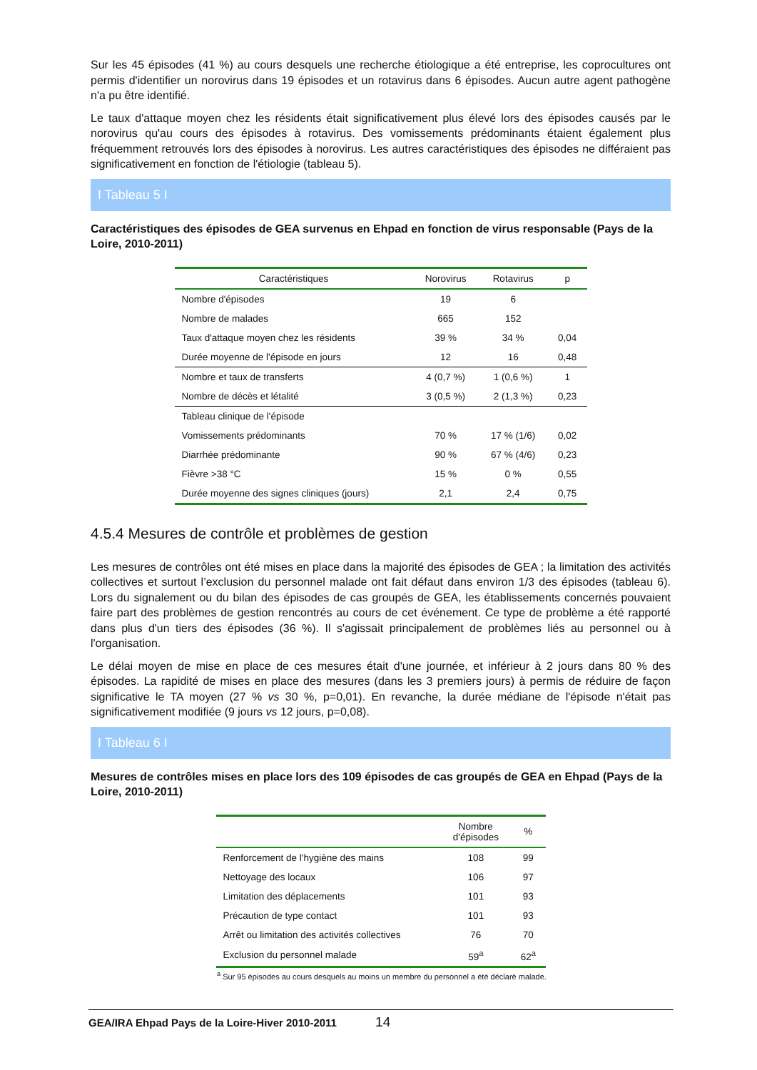Sur les 45 épisodes (41 %) au cours desquels une recherche étiologique a été entreprise, les coprocultures ont permis d'identifier un norovirus dans 19 épisodes et un rotavirus dans 6 épisodes. Aucun autre agent pathogène n'a pu être identifié.
Le taux d'attaque moyen chez les résidents était significativement plus élevé lors des épisodes causés par le norovirus qu'au cours des épisodes à rotavirus. Des vomissements prédominants étaient également plus fréquemment retrouvés lors des épisodes à norovirus. Les autres caractéristiques des épisodes ne différaient pas significativement en fonction de l'étiologie (tableau 5).
I Tableau 5 I
Caractéristiques des épisodes de GEA survenus en Ehpad en fonction de virus responsable (Pays de la Loire, 2010-2011)
| Caractéristiques | Norovirus | Rotavirus | p |
| --- | --- | --- | --- |
| Nombre d'épisodes | 19 | 6 | |
| Nombre de malades | 665 | 152 | |
| Taux d'attaque moyen chez les résidents | 39 % | 34 % | 0,04 |
| Durée moyenne de l'épisode en jours | 12 | 16 | 0,48 |
| Nombre et taux de transferts | 4 (0,7 %) | 1 (0,6 %) | 1 |
| Nombre de décès et létalité | 3 (0,5 %) | 2 (1,3 %) | 0,23 |
| Tableau clinique de l'épisode | | | |
| Vomissements prédominants | 70 % | 17 % (1/6) | 0,02 |
| Diarrhée prédominante | 90 % | 67 % (4/6) | 0,23 |
| Fièvre >38 °C | 15 % | 0 % | 0,55 |
| Durée moyenne des signes cliniques (jours) | 2,1 | 2,4 | 0,75 |
4.5.4 Mesures de contrôle et problèmes de gestion
Les mesures de contrôles ont été mises en place dans la majorité des épisodes de GEA ; la limitation des activités collectives et surtout l’exclusion du personnel malade ont fait défaut dans environ 1/3 des épisodes (tableau 6). Lors du signalement ou du bilan des épisodes de cas groupés de GEA, les établissements concernés pouvaient faire part des problèmes de gestion rencontrés au cours de cet événement. Ce type de problème a été rapporté dans plus d'un tiers des épisodes (36 %). Il s'agissait principalement de problèmes liés au personnel ou à l'organisation.
Le délai moyen de mise en place de ces mesures était d'une journée, et inférieur à 2 jours dans 80 % des épisodes. La rapidité de mises en place des mesures (dans les 3 premiers jours) à permis de réduire de façon significative le TA moyen (27 % vs 30 %, p=0,01). En revanche, la durée médiane de l'épisode n'était pas significativement modifiée (9 jours vs 12 jours, p=0,08).
I Tableau 6 I
Mesures de contrôles mises en place lors des 109 épisodes de cas groupés de GEA en Ehpad (Pays de la Loire, 2010-2011)
| | Nombre d'épisodes | % |
| --- | --- | --- |
| Renforcement de l'hygiène des mains | 108 | 99 |
| Nettoyage des locaux | 106 | 97 |
| Limitation des déplacements | 101 | 93 |
| Précaution de type contact | 101 | 93 |
| Arrêt ou limitation des activités collectives | 76 | 70 |
| Exclusion du personnel malade | 59<sup>a</sup> | 62<sup>a</sup> |
<sup>a</sup> Sur 95 épisodes au cours desquels au moins un membre du personnel a été déclaré malade.
GEA/IRA Ehpad Pays de la Loire-Hiver 2010-2011 14